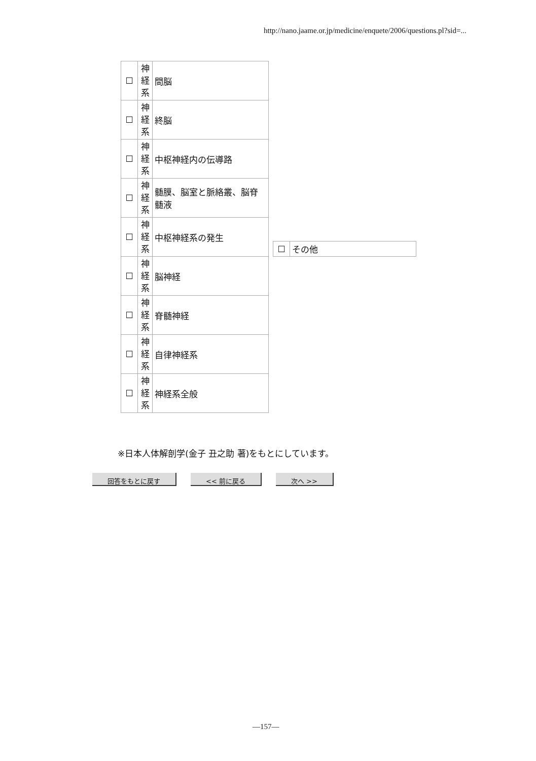http://nano.jaame.or.jp/medicine/enquete/2006/questions.pl?sid=...
| ☐ | 神 経 系 | 間脳 |
| ☐ | 神 経 系 | 終脳 |
| ☐ | 神 経 系 | 中枢神経内の伝導路 |
| ☐ | 神 経 系 | 髄膜、脳室と脈絡叢、脳脊髄液 |
| ☐ | 神 経 系 | 中枢神経系の発生 |
| ☐ | 神 経 系 | 脳神経 |
| ☐ | 神 経 系 | 脊髄神経 |
| ☐ | 神 経 系 | 自律神経系 |
| ☐ | 神 経 系 | 神経系全般 |
| ☐ | その他 |
※日本人体解剖学(金子 丑之助 著)をもとにしています。
回答をもとに戻す << 前に戻る 次へ >>
—157—